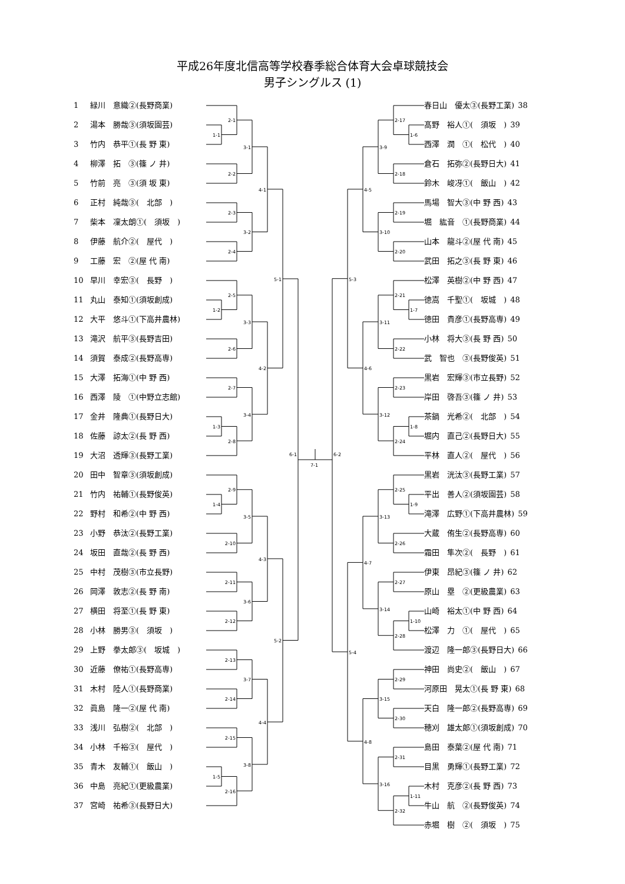平成26年度北信高等学校春季総合体育大会卓球競技会
男子シングルス (1)
1 緑川　意織②(長野商業)
2 湯本　勝哉③(須坂園芸)
3 竹内　恭平①(長 野 東)
4 柳澤　拓　③(篠 ノ 井)
5 竹前　亮　③(須 坂 東)
6 正村　純哉③(　北部　)
7 柴本　凜太朗①(　須坂　)
8 伊藤　航介②(　屋代　)
9 工藤　宏　②(屋 代 南)
10 早川　幸宏③(　長野　)
11 丸山　泰知①(須坂創成)
12 大平　悠斗①(下高井農林)
13 滝沢　航平③(長野吉田)
14 須賀　泰成②(長野高専)
15 大澤　拓海①(中 野 西)
16 西澤　陵　①(中野立志館)
17 金井　隆典①(長野日大)
18 佐藤　諒太②(長 野 西)
19 大沼　透輝③(長野工業)
20 田中　智章③(須坂創成)
21 竹内　祐輔①(長野俊英)
22 野村　和希②(中 野 西)
23 小野　恭汰②(長野工業)
24 坂田　直哉②(長 野 西)
25 中村　茂樹③(市立長野)
26 岡澤　敦志②(長 野 南)
27 横田　将至①(長 野 東)
28 小林　勝男③(　須坂　)
29 上野　拳太郎③(　坂城　)
30 近藤　僚祐①(長野高専)
31 木村　陸人①(長野商業)
32 眞島　隆一②(屋 代 南)
33 浅川　弘樹②(　北部　)
34 小林　千裕③(　屋代　)
35 青木　友輔①(　飯山　)
36 中島　亮紀①(更級農業)
37 宮崎　祐希③(長野日大)
1-1
2-1
2-2
3-1
2-3
2-4
3-2
4-1
1-2
2-5
2-6
3-3
2-7
1-3
2-8
3-4
4-2
5-1
1-4
2-9
2-10
3-5
2-11
2-12
3-6
4-3
2-13
2-14
3-7
2-15
1-5
2-16
3-8
4-4
5-2
6-1
7-1
1-6
2-17
2-18
3-9
2-19
2-20
3-10
4-5
1-7
2-21
2-22
3-11
2-23
1-8
2-24
3-12
4-6
5-3
1-9
2-25
2-26
3-13
2-27
1-10
2-28
3-14
4-7
2-29
2-30
3-15
2-31
1-11
2-32
3-16
4-8
5-4
6-2
春日山　優太③(長野工業) 38
髙野　裕人①(　須坂　) 39
西澤　潤　①(　松代　) 40
倉石　拓弥②(長野日大) 41
鈴木　峻冴①(　飯山　) 42
馬場　智大③(中 野 西) 43
堀　紘音　①(長野商業) 44
山本　龍斗②(屋 代 南) 45
武田　拓之③(長 野 東) 46
松澤　英樹②(中 野 西) 47
徳嵩　千聖①(　坂城　) 48
徳田　貴彦①(長野高専) 49
小林　将大③(長 野 西) 50
武　智也　③(長野俊英) 51
黒岩　宏輝③(市立長野) 52
岸田　啓吾③(篠 ノ 井) 53
茶鍋　光希②(　北部　) 54
堀内　直己②(長野日大) 55
平林　直人②(　屋代　) 56
黒岩　洸汰③(長野工業) 57
平出　善人②(須坂園芸) 58
滝澤　広野①(下高井農林) 59
大蔵　侑生②(長野高専) 60
霜田　隼次②(　長野　) 61
伊東　昂紀③(篠 ノ 井) 62
原山　塁　②(更級農業) 63
山崎　裕太①(中 野 西) 64
松澤　力　①(　屋代　) 65
渡辺　隆一郎③(長野日大) 66
神田　尚史②(　飯山　) 67
河原田　晃太①(長 野 東) 68
天白　隆一郎②(長野高専) 69
穂刈　雄太郎①(須坂創成) 70
島田　泰葉②(屋 代 南) 71
目黒　勇輝①(長野工業) 72
木村　克彦②(長 野 西) 73
牛山　航　②(長野俊英) 74
赤堀　樹　②(　須坂　) 75